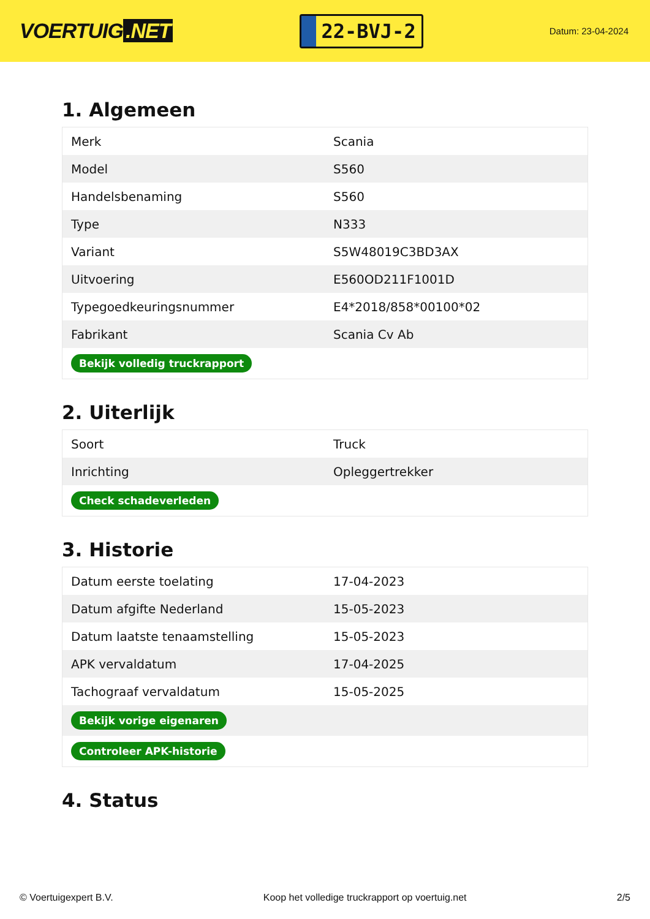VOERTUIG.NET
22-BVJ-2
Datum: 23-04-2024
1. Algemeen
| Merk | Scania |
| Model | S560 |
| Handelsbenaming | S560 |
| Type | N333 |
| Variant | S5W48019C3BD3AX |
| Uitvoering | E560OD211F1001D |
| Typegoedkeuringsnummer | E4*2018/858*00100*02 |
| Fabrikant | Scania Cv Ab |
| Bekijk volledig truckrapport | |
2. Uiterlijk
| Soort | Truck |
| Inrichting | Opleggertrekker |
| Check schadeverleden | |
3. Historie
| Datum eerste toelating | 17-04-2023 |
| Datum afgifte Nederland | 15-05-2023 |
| Datum laatste tenaamstelling | 15-05-2023 |
| APK vervaldatum | 17-04-2025 |
| Tachograaf vervaldatum | 15-05-2025 |
| Bekijk vorige eigenaren | |
| Controleer APK-historie | |
4. Status
© Voertuigexpert B.V. Koop het volledige truckrapport op voertuig.net 2/5